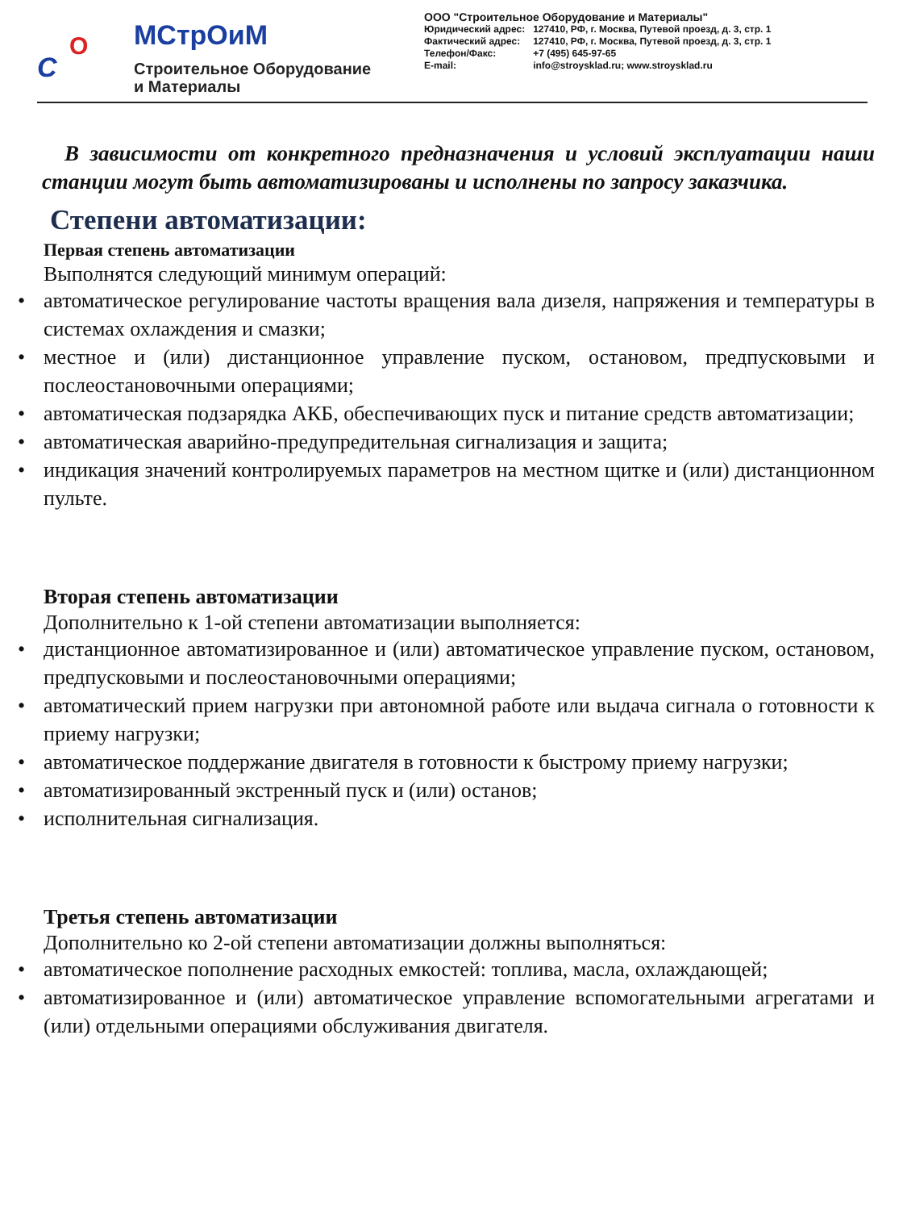С
О МСтрОиМ
Строительное Оборудование
и Материалы
ООО "Строительное Оборудование и Материалы"
| Юридический адрес: | 127410, РФ, г. Москва, Путевой проезд, д. 3, стр. 1 |
| Фактический адрес: | 127410, РФ, г. Москва, Путевой проезд, д. 3, стр. 1 |
| Телефон/Факс: E-mail: | +7 (495) 645-97-65 info@stroysklad.ru; www.stroysklad.ru |
В зависимости от конкретного предназначения и условий эксплуатации наши станции могут быть автоматизированы и исполнены по запросу заказчика.
Степени автоматизации:
Первая степень автоматизации
Выполнятся следующий минимум операций:
• автоматическое регулирование частоты вращения вала дизеля, напряжения и температуры в системах охлаждения и смазки;
• местное и (или) дистанционное управление пуском, остановом, предпусковыми и послеостановочными операциями;
• автоматическая подзарядка АКБ, обеспечивающих пуск и питание средств автоматизации;
• автоматическая аварийно-предупредительная сигнализация и защита;
• индикация значений контролируемых параметров на местном щитке и (или) дистанционном пульте.
Вторая степень автоматизации
Дополнительно к 1-ой степени автоматизации выполняется:
• дистанционное автоматизированное и (или) автоматическое управление пуском, остановом, предпусковыми и послеостановочными операциями;
• автоматический прием нагрузки при автономной работе или выдача сигнала о готовности к приему нагрузки;
• автоматическое поддержание двигателя в готовности к быстрому приему нагрузки;
• автоматизированный экстренный пуск и (или) останов;
• исполнительная сигнализация.
Третья степень автоматизации
Дополнительно ко 2-ой степени автоматизации должны выполняться:
• автоматическое пополнение расходных емкостей: топлива, масла, охлаждающей;
• автоматизированное и (или) автоматическое управление вспомогательными агрегатами и (или) отдельными операциями обслуживания двигателя.